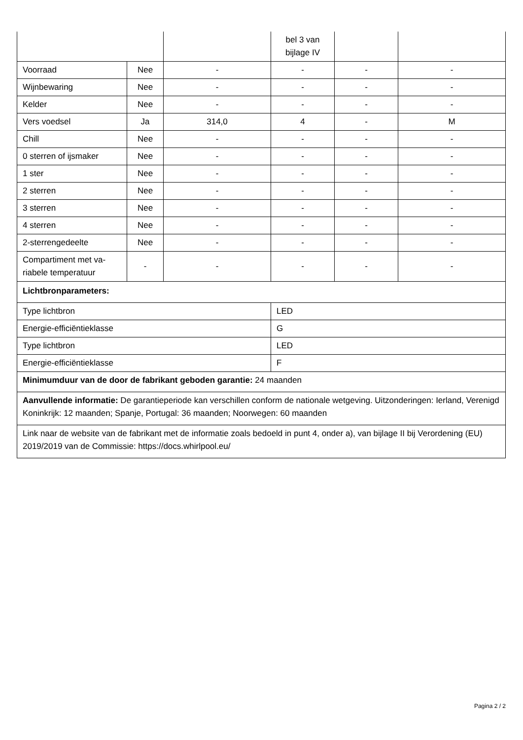| | | | bel 3 van bijlage IV | | |
| Voorraad | Nee | - | - | - | - |
| Wijnbewaring | Nee | - | - | - | - |
| Kelder | Nee | - | - | - | - |
| Vers voedsel | Ja | 314,0 | 4 | - | M |
| Chill | Nee | - | - | - | - |
| 0 sterren of ijsmaker | Nee | - | - | - | - |
| 1 ster | Nee | - | - | - | - |
| 2 sterren | Nee | - | - | - | - |
| 3 sterren | Nee | - | - | - | - |
| 4 sterren | Nee | - | - | - | - |
| 2-sterrengedeelte | Nee | - | - | - | - |
| Compartiment met va-riabele temperatuur | - | - | - | - | - |
| Lichtbronparameters: | | | | | |
| Type lichtbron | | | LED | | |
| Energie-efficiëntieklasse | | | G | | |
| Type lichtbron | | | LED | | |
| Energie-efficiëntieklasse | | | F | | |
| Minimumduur van de door de fabrikant geboden garantie: 24 maanden | | | | | |
| Aanvullende informatie: De garantieperiode kan verschillen conform de nationale wetgeving. Uitzonderingen: Ierland, Verenigd Koninkrijk: 12 maanden; Spanje, Portugal: 36 maanden; Noorwegen: 60 maanden | | | | | |
| Link naar de website van de fabrikant met de informatie zoals bedoeld in punt 4, onder a), van bijlage II bij Verordening (EU) 2019/2019 van de Commissie: https://docs.whirlpool.eu/ | | | | | |
Pagina 2 / 2